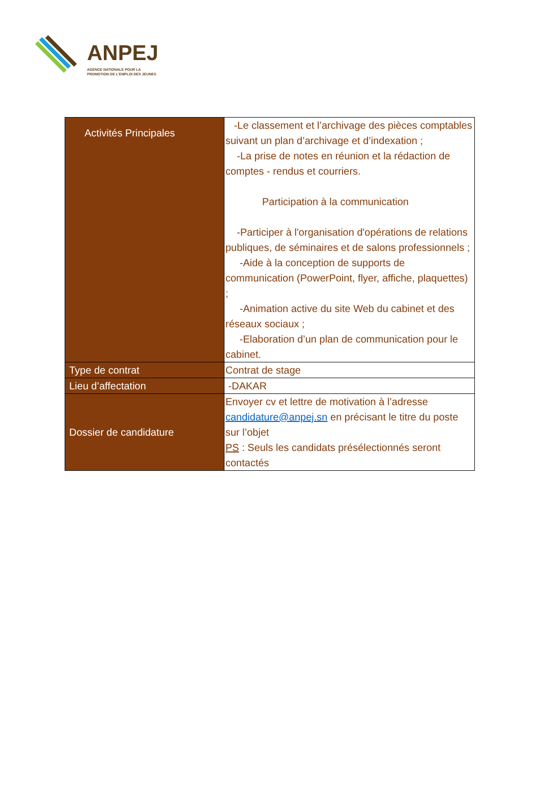ANPEJ
AGENCE NATIONALE POUR LA
PROMOTION DE L'EMPLOI DES JEUNES
| Activités Principales | -Le classement et l’archivage des pièces comptables suivant un plan d’archivage et d’indexation ; -La prise de notes en réunion et la rédaction de comptes - rendus et courriers. Participation à la communication -Participer à l'organisation d'opérations de relations publiques, de séminaires et de salons professionnels ; -Aide à la conception de supports de communication (PowerPoint, flyer, affiche, plaquettes) ; -Animation active du site Web du cabinet et des réseaux sociaux ; -Elaboration d’un plan de communication pour le cabinet. |
| Type de contrat | Contrat de stage |
| Lieu d’affectation | -DAKAR |
| Dossier de candidature | Envoyer cv et lettre de motivation à l’adresse candidature@anpej.sn en précisant le titre du poste sur l’objet PS : Seuls les candidats présélectionnés seront contactés |